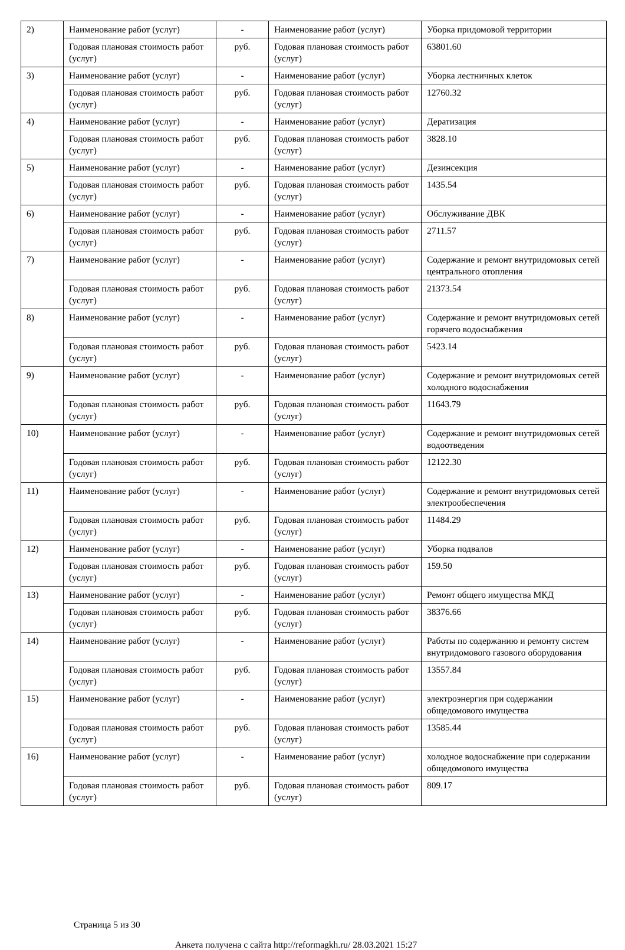| 2) | Наименование работ (услуг) | - | Наименование работ (услуг) | Уборка придомовой территории |
| | Годовая плановая стоимость работ (услуг) | руб. | Годовая плановая стоимость работ (услуг) | 63801.60 |
| 3) | Наименование работ (услуг) | - | Наименование работ (услуг) | Уборка лестничных клеток |
| | Годовая плановая стоимость работ (услуг) | руб. | Годовая плановая стоимость работ (услуг) | 12760.32 |
| 4) | Наименование работ (услуг) | - | Наименование работ (услуг) | Дератизация |
| | Годовая плановая стоимость работ (услуг) | руб. | Годовая плановая стоимость работ (услуг) | 3828.10 |
| 5) | Наименование работ (услуг) | - | Наименование работ (услуг) | Дезинсекция |
| | Годовая плановая стоимость работ (услуг) | руб. | Годовая плановая стоимость работ (услуг) | 1435.54 |
| 6) | Наименование работ (услуг) | - | Наименование работ (услуг) | Обслуживание ДВК |
| | Годовая плановая стоимость работ (услуг) | руб. | Годовая плановая стоимость работ (услуг) | 2711.57 |
| 7) | Наименование работ (услуг) | - | Наименование работ (услуг) | Содержание и ремонт внутридомовых сетей центрального отопления |
| | Годовая плановая стоимость работ (услуг) | руб. | Годовая плановая стоимость работ (услуг) | 21373.54 |
| 8) | Наименование работ (услуг) | - | Наименование работ (услуг) | Содержание и ремонт внутридомовых сетей горячего водоснабжения |
| | Годовая плановая стоимость работ (услуг) | руб. | Годовая плановая стоимость работ (услуг) | 5423.14 |
| 9) | Наименование работ (услуг) | - | Наименование работ (услуг) | Содержание и ремонт внутридомовых сетей холодного водоснабжения |
| | Годовая плановая стоимость работ (услуг) | руб. | Годовая плановая стоимость работ (услуг) | 11643.79 |
| 10) | Наименование работ (услуг) | - | Наименование работ (услуг) | Содержание и ремонт внутридомовых сетей водоотведения |
| | Годовая плановая стоимость работ (услуг) | руб. | Годовая плановая стоимость работ (услуг) | 12122.30 |
| 11) | Наименование работ (услуг) | - | Наименование работ (услуг) | Содержание и ремонт внутридомовых сетей электрообеспечения |
| | Годовая плановая стоимость работ (услуг) | руб. | Годовая плановая стоимость работ (услуг) | 11484.29 |
| 12) | Наименование работ (услуг) | - | Наименование работ (услуг) | Уборка подвалов |
| | Годовая плановая стоимость работ (услуг) | руб. | Годовая плановая стоимость работ (услуг) | 159.50 |
| 13) | Наименование работ (услуг) | - | Наименование работ (услуг) | Ремонт общего имущества МКД |
| | Годовая плановая стоимость работ (услуг) | руб. | Годовая плановая стоимость работ (услуг) | 38376.66 |
| 14) | Наименование работ (услуг) | - | Наименование работ (услуг) | Работы по содержанию и ремонту систем внутридомового газового оборудования |
| | Годовая плановая стоимость работ (услуг) | руб. | Годовая плановая стоимость работ (услуг) | 13557.84 |
| 15) | Наименование работ (услуг) | - | Наименование работ (услуг) | электроэнергия при содержании общедомового имущества |
| | Годовая плановая стоимость работ (услуг) | руб. | Годовая плановая стоимость работ (услуг) | 13585.44 |
| 16) | Наименование работ (услуг) | - | Наименование работ (услуг) | холодное водоснабжение при содержании общедомового имущества |
| | Годовая плановая стоимость работ (услуг) | руб. | Годовая плановая стоимость работ (услуг) | 809.17 |
Страница 5 из 30
Анкета получена с сайта http://reformagkh.ru/ 28.03.2021 15:27